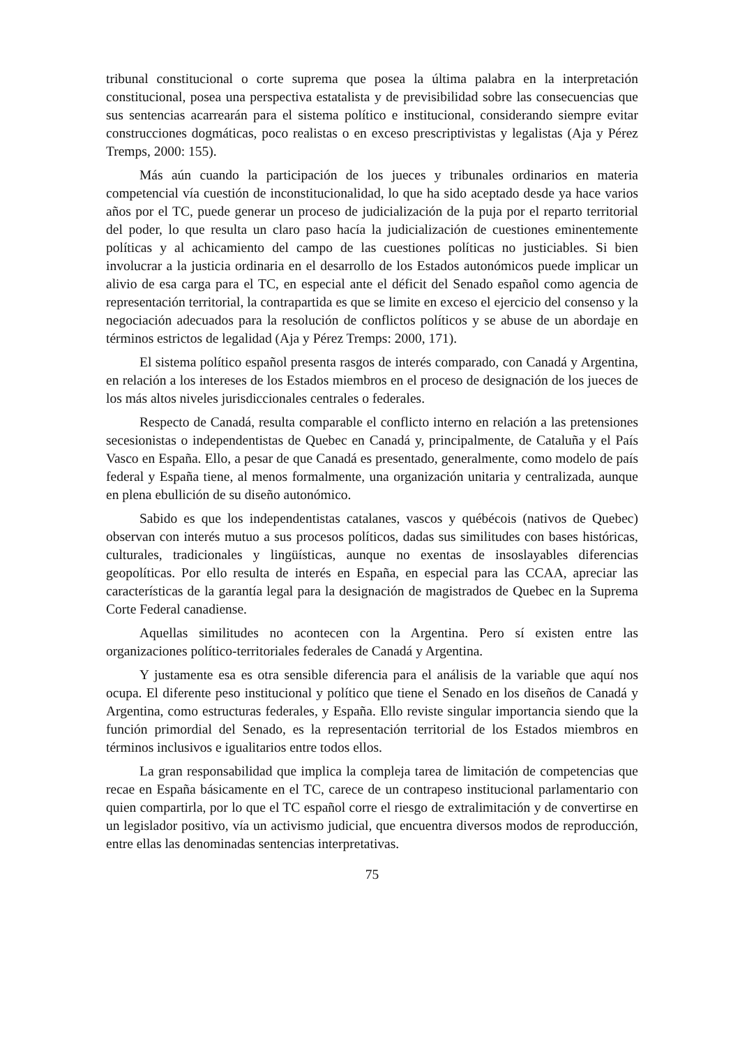tribunal constitucional o corte suprema que posea la última palabra en la interpretación constitucional, posea una perspectiva estatalista y de previsibilidad sobre las consecuencias que sus sentencias acarrearán para el sistema político e institucional, considerando siempre evitar construcciones dogmáticas, poco realistas o en exceso prescriptivistas y legalistas (Aja y Pérez Tremps, 2000: 155).
Más aún cuando la participación de los jueces y tribunales ordinarios en materia competencial vía cuestión de inconstitucionalidad, lo que ha sido aceptado desde ya hace varios años por el TC, puede generar un proceso de judicialización de la puja por el reparto territorial del poder, lo que resulta un claro paso hacía la judicialización de cuestiones eminentemente políticas y al achicamiento del campo de las cuestiones políticas no justiciables. Si bien involucrar a la justicia ordinaria en el desarrollo de los Estados autonómicos puede implicar un alivio de esa carga para el TC, en especial ante el déficit del Senado español como agencia de representación territorial, la contrapartida es que se limite en exceso el ejercicio del consenso y la negociación adecuados para la resolución de conflictos políticos y se abuse de un abordaje en términos estrictos de legalidad (Aja y Pérez Tremps: 2000, 171).
El sistema político español presenta rasgos de interés comparado, con Canadá y Argentina, en relación a los intereses de los Estados miembros en el proceso de designación de los jueces de los más altos niveles jurisdiccionales centrales o federales.
Respecto de Canadá, resulta comparable el conflicto interno en relación a las pretensiones secesionistas o independentistas de Quebec en Canadá y, principalmente, de Cataluña y el País Vasco en España. Ello, a pesar de que Canadá es presentado, generalmente, como modelo de país federal y España tiene, al menos formalmente, una organización unitaria y centralizada, aunque en plena ebullición de su diseño autonómico.
Sabido es que los independentistas catalanes, vascos y québécois (nativos de Quebec) observan con interés mutuo a sus procesos políticos, dadas sus similitudes con bases históricas, culturales, tradicionales y lingüísticas, aunque no exentas de insoslayables diferencias geopolíticas. Por ello resulta de interés en España, en especial para las CCAA, apreciar las características de la garantía legal para la designación de magistrados de Quebec en la Suprema Corte Federal canadiense.
Aquellas similitudes no acontecen con la Argentina. Pero sí existen entre las organizaciones político-territoriales federales de Canadá y Argentina.
Y justamente esa es otra sensible diferencia para el análisis de la variable que aquí nos ocupa. El diferente peso institucional y político que tiene el Senado en los diseños de Canadá y Argentina, como estructuras federales, y España. Ello reviste singular importancia siendo que la función primordial del Senado, es la representación territorial de los Estados miembros en términos inclusivos e igualitarios entre todos ellos.
La gran responsabilidad que implica la compleja tarea de limitación de competencias que recae en España básicamente en el TC, carece de un contrapeso institucional parlamentario con quien compartirla, por lo que el TC español corre el riesgo de extralimitación y de convertirse en un legislador positivo, vía un activismo judicial, que encuentra diversos modos de reproducción, entre ellas las denominadas sentencias interpretativas.
75